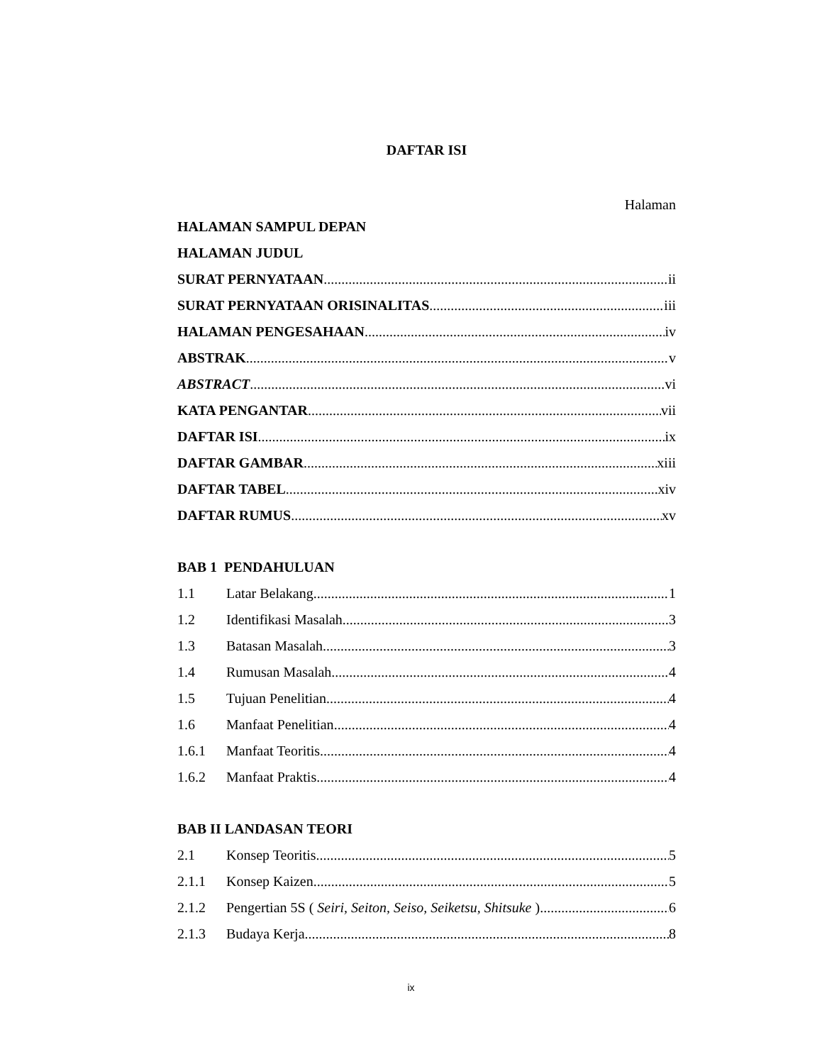DAFTAR ISI
Halaman
HALAMAN SAMPUL DEPAN
HALAMAN JUDUL
SURAT PERNYATAAN ii
SURAT PERNYATAAN ORISINALITAS iii
HALAMAN PENGESAHAAN iv
ABSTRAK v
ABSTRACT vi
KATA PENGANTAR vii
DAFTAR ISI ix
DAFTAR GAMBAR xiii
DAFTAR TABEL xiv
DAFTAR RUMUS xv
BAB 1 PENDAHULUAN
1.1 Latar Belakang 1
1.2 Identifikasi Masalah 3
1.3 Batasan Masalah 3
1.4 Rumusan Masalah 4
1.5 Tujuan Penelitian 4
1.6 Manfaat Penelitian 4
1.6.1 Manfaat Teoritis 4
1.6.2 Manfaat Praktis 4
BAB II LANDASAN TEORI
2.1 Konsep Teoritis 5
2.1.1 Konsep Kaizen 5
2.1.2 Pengertian 5S ( Seiri, Seiton, Seiso, Seiketsu, Shitsuke ) 6
2.1.3 Budaya Kerja 8
ix